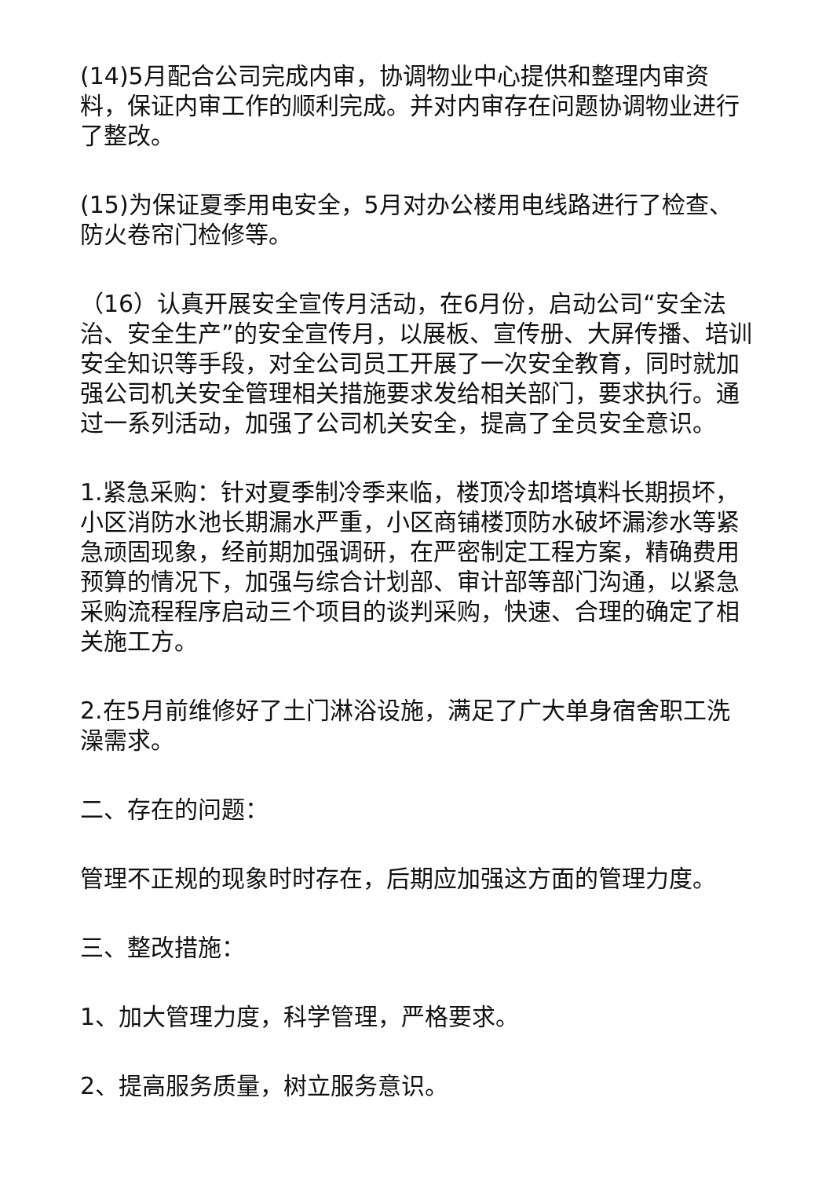(14)5月配合公司完成内审，协调物业中心提供和整理内审资料，保证内审工作的顺利完成。并对内审存在问题协调物业进行了整改。
(15)为保证夏季用电安全，5月对办公楼用电线路进行了检查、防火卷帘门检修等。
（16）认真开展安全宣传月活动，在6月份，启动公司“安全法治、安全生产”的安全宣传月，以展板、宣传册、大屏传播、培训安全知识等手段，对全公司员工开展了一次安全教育，同时就加强公司机关安全管理相关措施要求发给相关部门，要求执行。通过一系列活动，加强了公司机关安全，提高了全员安全意识。
1.紧急采购：针对夏季制冷季来临，楼顶冷却塔填料长期损坏，小区消防水池长期漏水严重，小区商铺楼顶防水破坏漏渗水等紧急顽固现象，经前期加强调研，在严密制定工程方案，精确费用预算的情况下，加强与综合计划部、审计部等部门沟通，以紧急采购流程程序启动三个项目的谈判采购，快速、合理的确定了相关施工方。
2.在5月前维修好了土门淋浴设施，满足了广大单身宿舍职工洗澡需求。
二、存在的问题：
管理不正规的现象时时存在，后期应加强这方面的管理力度。
三、整改措施：
1、加大管理力度，科学管理，严格要求。
2、提高服务质量，树立服务意识。